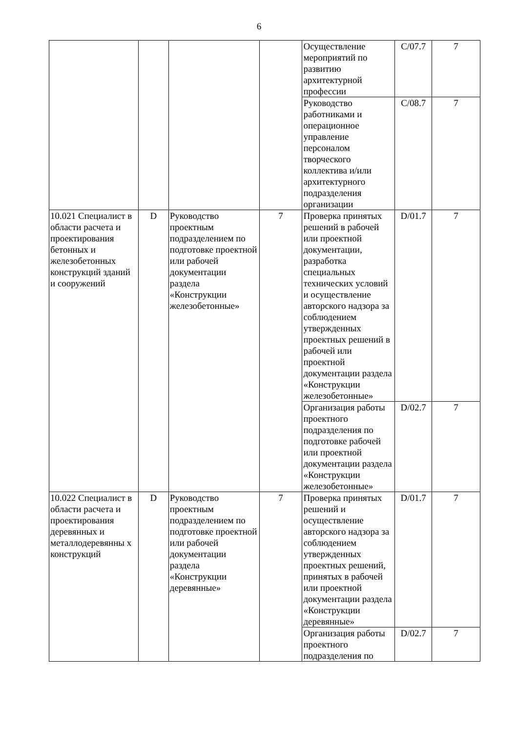6
| | | | | Осуществление мероприятий по развитию архитектурной профессии | C/07.7 | 7 |
| | | | | Руководство работниками и операционное управление персоналом творческого коллектива и/или архитектурного подразделения организации | C/08.7 | 7 |
| 10.021 Специалист в области расчета и проектирования бетонных и железобетонных конструкций зданий и сооружений | D | Руководство проектным подразделением по подготовке проектной или рабочей документации раздела «Конструкции железобетонные» | 7 | Проверка принятых решений в рабочей или проектной документации, разработка специальных технических условий и осуществление авторского надзора за соблюдением утвержденных проектных решений в рабочей или проектной документации раздела «Конструкции железобетонные» | D/01.7 | 7 |
| | | | | Организация работы проектного подразделения по подготовке рабочей или проектной документации раздела «Конструкции железобетонные» | D/02.7 | 7 |
| 10.022 Специалист в области расчета и проектирования деревянных и металлодеревянны х конструкций | D | Руководство проектным подразделением по подготовке проектной или рабочей документации раздела «Конструкции деревянные» | 7 | Проверка принятых решений и осуществление авторского надзора за соблюдением утвержденных проектных решений, принятых в рабочей или проектной документации раздела «Конструкции деревянные» | D/01.7 | 7 |
| | | | | Организация работы проектного подразделения по | D/02.7 | 7 |